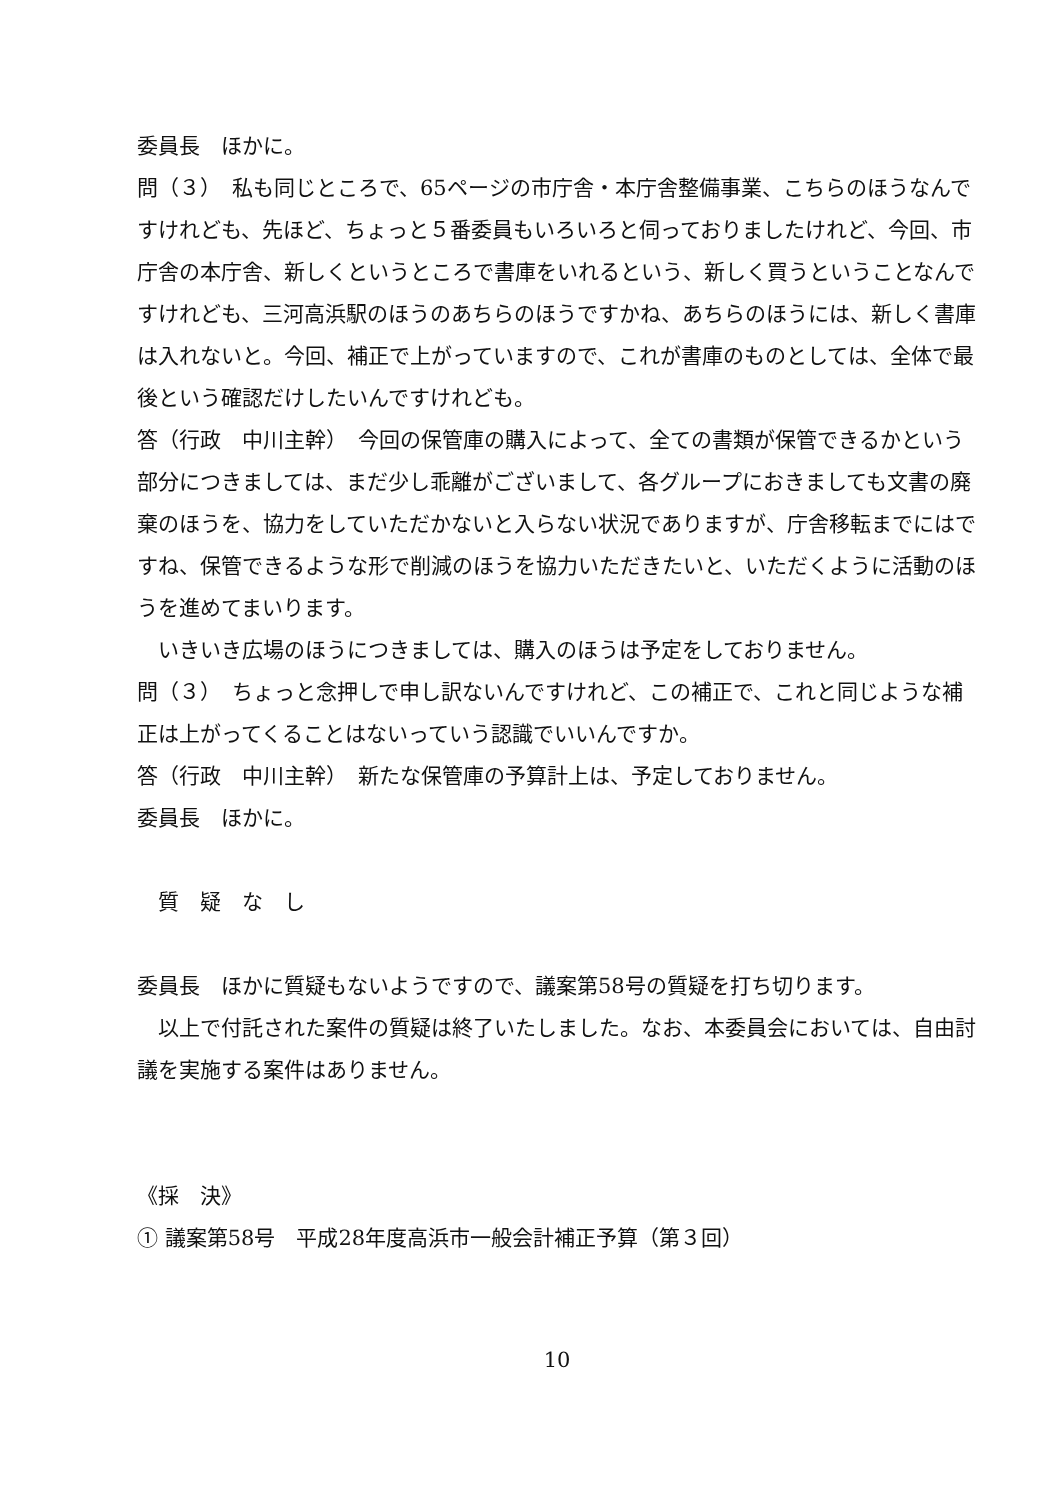委員長　ほかに。
問（３）　私も同じところで、65ページの市庁舎・本庁舎整備事業、こちらのほうなんですけれども、先ほど、ちょっと５番委員もいろいろと伺っておりましたけれど、今回、市庁舎の本庁舎、新しくというところで書庫をいれるという、新しく買うということなんですけれども、三河高浜駅のほうのあちらのほうですかね、あちらのほうには、新しく書庫は入れないと。今回、補正で上がっていますので、これが書庫のものとしては、全体で最後という確認だけしたいんですけれども。
答（行政　中川主幹）　今回の保管庫の購入によって、全ての書類が保管できるかという部分につきましては、まだ少し乖離がございまして、各グループにおきましても文書の廃棄のほうを、協力をしていただかないと入らない状況でありますが、庁舎移転までにはですね、保管できるような形で削減のほうを協力いただきたいと、いただくように活動のほうを進めてまいります。
　いきいき広場のほうにつきましては、購入のほうは予定をしておりません。
問（３）　ちょっと念押しで申し訳ないんですけれど、この補正で、これと同じような補正は上がってくることはないっていう認識でいいんですか。
答（行政　中川主幹）　新たな保管庫の予算計上は、予定しておりません。
委員長　ほかに。
　質　疑　な　し
委員長　ほかに質疑もないようですので、議案第58号の質疑を打ち切ります。
　以上で付託された案件の質疑は終了いたしました。なお、本委員会においては、自由討議を実施する案件はありません。
《採　決》
① 議案第58号　平成28年度高浜市一般会計補正予算（第３回）
10